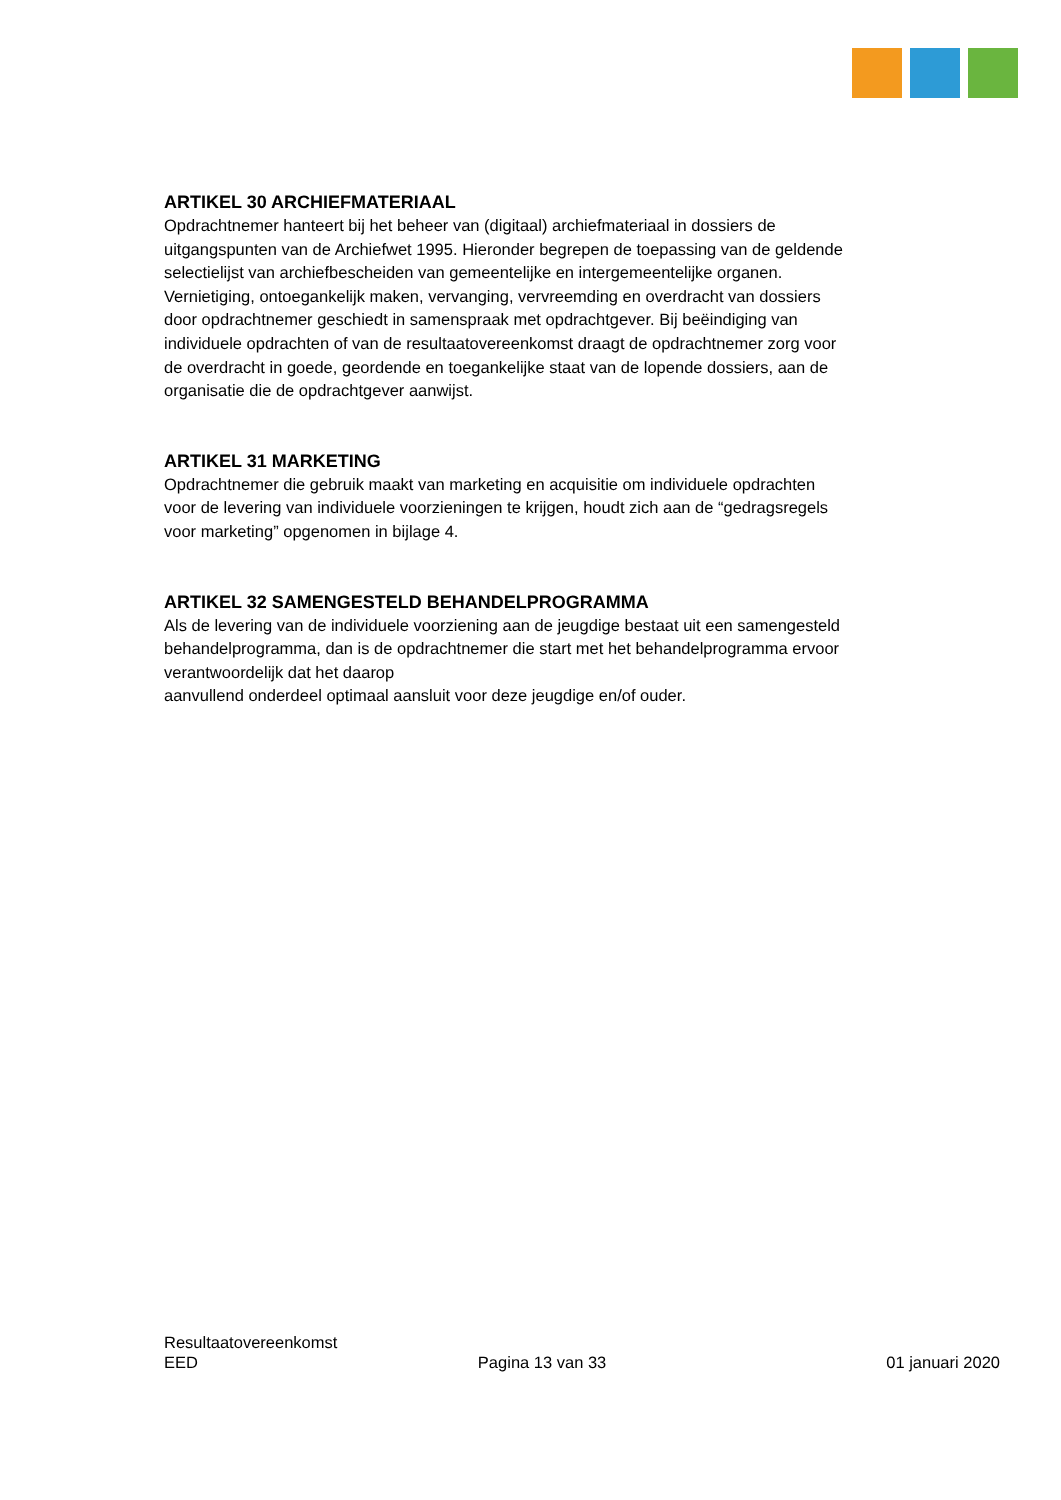ARTIKEL 30 ARCHIEFMATERIAAL
Opdrachtnemer hanteert bij het beheer van (digitaal) archiefmateriaal in dossiers de uitgangspunten van de Archiefwet 1995. Hieronder begrepen de toepassing van de geldende selectielijst van archiefbescheiden van gemeentelijke en intergemeentelijke organen. Vernietiging, ontoegankelijk maken, vervanging, vervreemding en overdracht van dossiers door opdrachtnemer geschiedt in samenspraak met opdrachtgever. Bij beëindiging van individuele opdrachten of van de resultaatovereenkomst draagt de opdrachtnemer zorg voor de overdracht in goede, geordende en toegankelijke staat van de lopende dossiers, aan de organisatie die de opdrachtgever aanwijst.
ARTIKEL 31 MARKETING
Opdrachtnemer die gebruik maakt van marketing en acquisitie om individuele opdrachten voor de levering van individuele voorzieningen te krijgen, houdt zich aan de “gedragsregels voor marketing” opgenomen in bijlage 4.
ARTIKEL 32 SAMENGESTELD BEHANDELPROGRAMMA
Als de levering van de individuele voorziening aan de jeugdige bestaat uit een samengesteld behandelprogramma, dan is de opdrachtnemer die start met het behandelprogramma ervoor verantwoordelijk dat het daarop
aanvullend onderdeel optimaal aansluit voor deze jeugdige en/of ouder.
Resultaatovereenkomst
EED Pagina 13 van 33 01 januari 2020